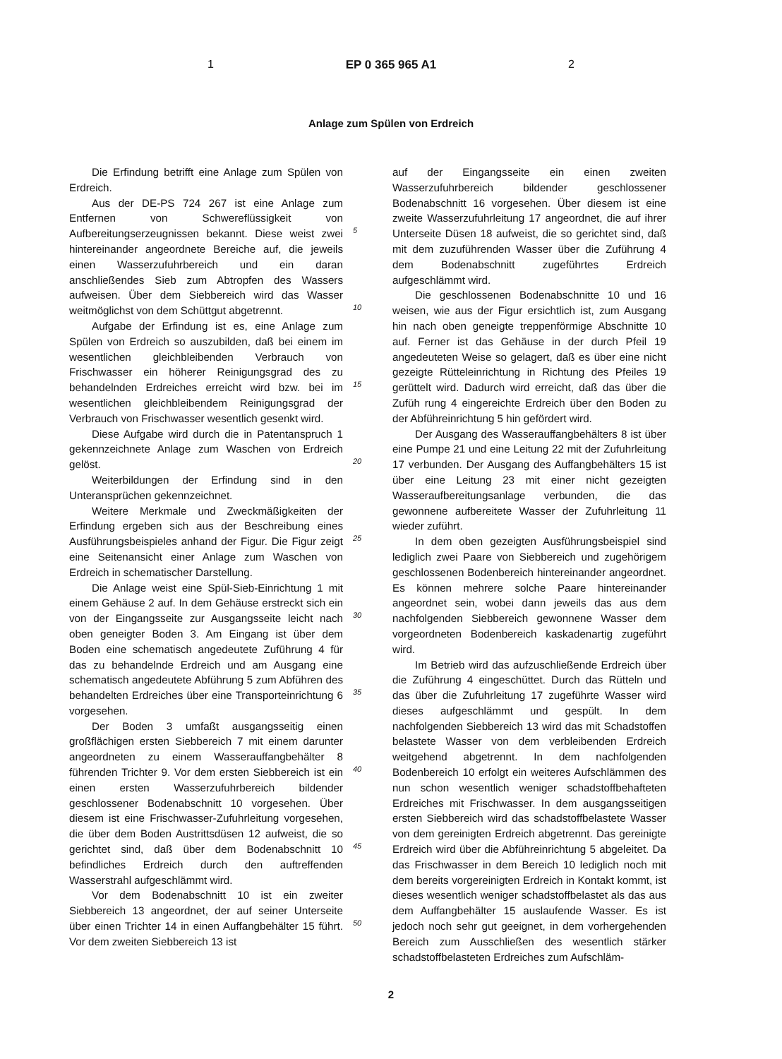1 EP 0 365 965 A1 2
Anlage zum Spülen von Erdreich
Die Erfindung betrifft eine Anlage zum Spülen von Erdreich.
Aus der DE-PS 724 267 ist eine Anlage zum Entfernen von Schwereflüssigkeit von Aufbereitungserzeugnissen bekannt. Diese weist zwei hintereinander angeordnete Bereiche auf, die jeweils einen Wasserzufuhrbereich und ein daran anschließendes Sieb zum Abtropfen des Wassers aufweisen. Über dem Siebbereich wird das Wasser weitmöglichst von dem Schüttgut abgetrennt.
Aufgabe der Erfindung ist es, eine Anlage zum Spülen von Erdreich so auszubilden, daß bei einem im wesentlichen gleichbleibenden Verbrauch von Frischwasser ein höherer Reinigungsgrad des zu behandelnden Erdreiches erreicht wird bzw. bei im wesentlichen gleichbleibendem Reinigungsgrad der Verbrauch von Frischwasser wesentlich gesenkt wird.
Diese Aufgabe wird durch die in Patentanspruch 1 gekennzeichnete Anlage zum Waschen von Erdreich gelöst.
Weiterbildungen der Erfindung sind in den Unteransprüchen gekennzeichnet.
Weitere Merkmale und Zweckmäßigkeiten der Erfindung ergeben sich aus der Beschreibung eines Ausführungsbeispieles anhand der Figur. Die Figur zeigt eine Seitenansicht einer Anlage zum Waschen von Erdreich in schematischer Darstellung.
Die Anlage weist eine Spül-Sieb-Einrichtung 1 mit einem Gehäuse 2 auf. In dem Gehäuse erstreckt sich ein von der Eingangsseite zur Ausgangsseite leicht nach oben geneigter Boden 3. Am Eingang ist über dem Boden eine schematisch angedeutete Zuführung 4 für das zu behandelnde Erdreich und am Ausgang eine schematisch angedeutete Abführung 5 zum Abführen des behandelten Erdreiches über eine Transporteinrichtung 6 vorgesehen.
Der Boden 3 umfaßt ausgangsseitig einen großflächigen ersten Siebbereich 7 mit einem darunter angeordneten zu einem Wasserauffangbehälter 8 führenden Trichter 9. Vor dem ersten Siebbereich ist ein einen ersten Wasserzufuhrbereich bildender geschlossener Bodenabschnitt 10 vorgesehen. Über diesem ist eine Frischwasser-Zufuhrleitung vorgesehen, die über dem Boden Austrittsdüsen 12 aufweist, die so gerichtet sind, daß über dem Bodenabschnitt 10 befindliches Erdreich durch den auftreffenden Wasserstrahl aufgeschlämmt wird.
Vor dem Bodenabschnitt 10 ist ein zweiter Siebbereich 13 angeordnet, der auf seiner Unterseite über einen Trichter 14 in einen Auffangbehälter 15 führt. Vor dem zweiten Siebbereich 13 ist
5
10
15
20
25
30
35
40
45
50
auf der Eingangsseite ein einen zweiten Wasserzufuhrbereich bildender geschlossener Bodenabschnitt 16 vorgesehen. Über diesem ist eine zweite Wasserzufuhrleitung 17 angeordnet, die auf ihrer Unterseite Düsen 18 aufweist, die so gerichtet sind, daß mit dem zuzuführenden Wasser über die Zuführung 4 dem Bodenabschnitt zugeführtes Erdreich aufgeschlämmt wird.
Die geschlossenen Bodenabschnitte 10 und 16 weisen, wie aus der Figur ersichtlich ist, zum Ausgang hin nach oben geneigte treppenförmige Abschnitte 10 auf. Ferner ist das Gehäuse in der durch Pfeil 19 angedeuteten Weise so gelagert, daß es über eine nicht gezeigte Rütteleinrichtung in Richtung des Pfeiles 19 gerüttelt wird. Dadurch wird erreicht, daß das über die Zufüh rung 4 eingereichte Erdreich über den Boden zu der Abführeinrichtung 5 hin gefördert wird.
Der Ausgang des Wasserauffangbehälters 8 ist über eine Pumpe 21 und eine Leitung 22 mit der Zufuhrleitung 17 verbunden. Der Ausgang des Auffangbehälters 15 ist über eine Leitung 23 mit einer nicht gezeigten Wasseraufbereitungsanlage verbunden, die das gewonnene aufbereitete Wasser der Zufuhrleitung 11 wieder zuführt.
In dem oben gezeigten Ausführungsbeispiel sind lediglich zwei Paare von Siebbereich und zugehörigem geschlossenen Bodenbereich hintereinander angeordnet. Es können mehrere solche Paare hintereinander angeordnet sein, wobei dann jeweils das aus dem nachfolgenden Siebbereich gewonnene Wasser dem vorgeordneten Bodenbereich kaskadenartig zugeführt wird.
Im Betrieb wird das aufzuschließende Erdreich über die Zuführung 4 eingeschüttet. Durch das Rütteln und das über die Zufuhrleitung 17 zugeführte Wasser wird dieses aufgeschlämmt und gespült. In dem nachfolgenden Siebbereich 13 wird das mit Schadstoffen belastete Wasser von dem verbleibenden Erdreich weitgehend abgetrennt. In dem nachfolgenden Bodenbereich 10 erfolgt ein weiteres Aufschlämmen des nun schon wesentlich weniger schadstoffbehafteten Erdreiches mit Frischwasser. In dem ausgangsseitigen ersten Siebbereich wird das schadstoffbelastete Wasser von dem gereinigten Erdreich abgetrennt. Das gereinigte Erdreich wird über die Abführeinrichtung 5 abgeleitet. Da das Frischwasser in dem Bereich 10 lediglich noch mit dem bereits vorgereinigten Erdreich in Kontakt kommt, ist dieses wesentlich weniger schadstoffbelastet als das aus dem Auffangbehälter 15 auslaufende Wasser. Es ist jedoch noch sehr gut geeignet, in dem vorhergehenden Bereich zum Ausschließen des wesentlich stärker schadstoffbelasteten Erdreiches zum Aufschläm-
2